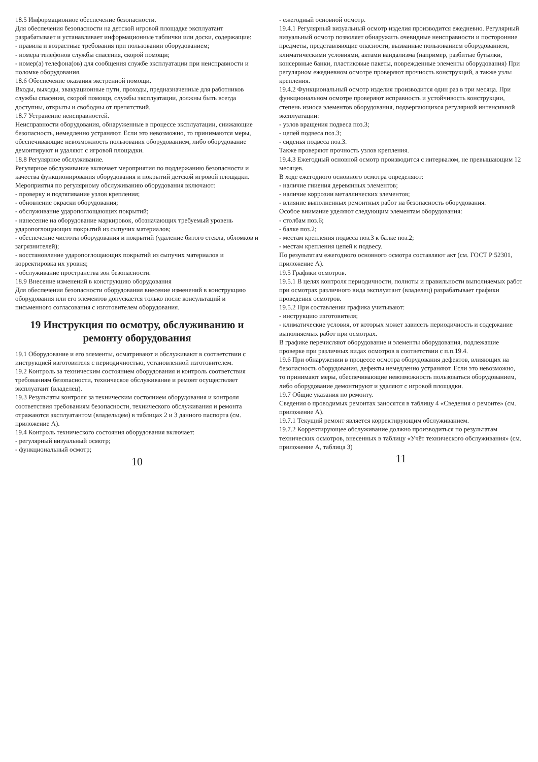18.5 Информационное обеспечение безопасности.
Для обеспечения безопасности на детской игровой площадке эксплуатант разрабатывает и устанавливает информационные таблички или доски, содержащие:
- правила и возрастные требования при пользовании оборудованием;
- номера телефонов службы спасения, скорой помощи;
- номер(а) телефона(ов) для сообщения службе эксплуатации при неисправности и поломке оборудования.
18.6 Обеспечение оказания экстренной помощи.
Входы, выходы, эвакуационные пути, проходы, предназначенные для работников службы спасения, скорой помощи, службы эксплуатации, должны быть всегда доступны, открыты и свободны от препятствий.
18.7 Устранение неисправностей.
Неисправности оборудования, обнаруженные в процессе эксплуатации, снижающие безопасность, немедленно устраняют. Если это невозможно, то принимаются меры, обеспечивающие невозможность пользования оборудованием, либо оборудование демонтируют и удаляют с игровой площадки.
18.8 Регулярное обслуживание.
Регулярное обслуживание включает мероприятия по поддержанию безопасности и качества функционирования оборудования и покрытий детской игровой площадки.
Мероприятия по регулярному обслуживанию оборудования включают:
- проверку и подтягивание узлов крепления;
- обновление окраски оборудования;
- обслуживание ударопоглощающих покрытий;
- нанесение на оборудование маркировок, обозначающих требуемый уровень ударопоглощающих покрытий из сыпучих материалов;
- обеспечение чистоты оборудования и покрытий (удаление битого стекла, обломков и загрязнителей);
- восстановление ударопоглощающих покрытий из сыпучих материалов и корректировка их уровня;
- обслуживание пространства зон безопасности.
18.9 Внесение изменений в конструкцию оборудования
Для обеспечения безопасности оборудования внесение изменений в конструкцию оборудования или его элементов допускается только после консультаций и письменного согласования с изготовителем оборудования.
19 Инструкция по осмотру, обслуживанию и ремонту оборудования
19.1 Оборудование и его элементы, осматривают и обслуживают в соответствии с инструкцией изготовителя с периодичностью, установленной изготовителем.
19.2 Контроль за техническим состоянием оборудования и контроль соответствия требованиям безопасности, техническое обслуживание и ремонт осуществляет эксплуатант (владелец).
19.3 Результаты контроля за техническим состоянием оборудования и контроля соответствия требованиям безопасности, технического обслуживания и ремонта отражаются эксплуатантом (владельцем) в таблицах 2 и 3 данного паспорта (см. приложение А).
19.4 Контроль технического состояния оборудования включает:
- регулярный визуальный осмотр;
- функциональный осмотр;
10
- ежегодный основной осмотр.
19.4.1 Регулярный визуальный осмотр изделия производится ежедневно. Регулярный визуальный осмотр позволяет обнаружить очевидные неисправности и посторонние предметы, представляющие опасности, вызванные пользованием оборудованием, климатическими условиями, актами вандализма (например, разбитые бутылки, консервные банки, пластиковые пакеты, поврежденные элементы оборудования) При регулярном ежедневном осмотре проверяют прочность конструкций, а также узлы крепления.
19.4.2 Функциональный осмотр изделия производится один раз в три месяца. При функциональном осмотре проверяют исправность и устойчивость конструкции, степень износа элементов оборудования, подвергающихся регулярной интенсивной эксплуатации:
- узлов вращения подвеса поз.3;
- цепей подвеса поз.3;
- сиденья подвеса поз.3.
Также проверяют прочность узлов крепления.
19.4.3 Ежегодный основной осмотр производится с интервалом, не превышающим 12 месяцев.
В ходе ежегодного основного осмотра определяют:
- наличие гниения деревянных элементов;
- наличие коррозии металлических элементов;
- влияние выполненных ремонтных работ на безопасность оборудования.
Особое внимание уделяют следующим элементам оборудования:
- столбам поз.6;
- балке поз.2;
- местам крепления подвеса поз.3 к балке поз.2;
- местам крепления цепей к подвесу.
По результатам ежегодного основного осмотра составляют акт (см. ГОСТ Р 52301, приложение А).
19.5 Графики осмотров.
19.5.1 В целях контроля периодичности, полноты и правильности выполняемых работ при осмотрах различного вида эксплуатант (владелец) разрабатывает графики проведения осмотров.
19.5.2 При составлении графика учитывают:
- инструкцию изготовителя;
- климатические условия, от которых может зависеть периодичность и содержание выполняемых работ при осмотрах.
В графике перечисляют оборудование и элементы оборудования, подлежащие проверке при различных видах осмотров в соответствии с п.п.19.4.
19.6 При обнаружении в процессе осмотра оборудования дефектов, влияющих на безопасность оборудования, дефекты немедленно устраняют. Если это невозможно, то принимают меры, обеспечивающие невозможность пользоваться оборудованием, либо оборудование демонтируют и удаляют с игровой площадки.
19.7 Общие указания по ремонту.
Сведения о проводимых ремонтах заносятся в таблицу 4 «Сведения о ремонте» (см. приложение А).
19.7.1 Текущий ремонт является корректирующим обслуживанием.
19.7.2 Корректирующее обслуживание должно производиться по результатам технических осмотров, внесенных в таблицу «Учёт технического обслуживания» (см. приложение А, таблица 3)
11